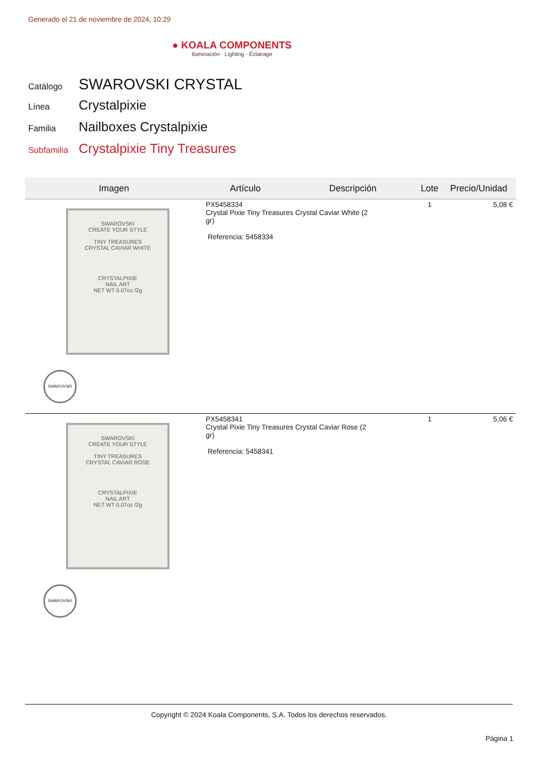Generado el 21 de noviembre de 2024, 10:29
● KOALA COMPONENTS
Iluminación · Lighting · Éclairage
Catálogo SWAROVSKI CRYSTAL
Línea Crystalpixie
Familia Nailboxes Crystalpixie
Subfamilia Crystalpixie Tiny Treasures
| Imagen | Artículo | Descripción | Lote | Precio/Unidad |
| --- | --- | --- | --- | --- |
| SWAROVSKI CREATE YOUR STYLE TINY TREASURES CRYSTAL CAVIAR WHITE CRYSTALPIXIE NAIL ART NET WT 0.07oz /2g SWAROVSKI | PX5458334 Crystal Pixie Tiny Treasures Crystal Caviar White (2 gr) Referencia: 5458334 | | 1 | 5,08 € |
| SWAROVSKI CREATE YOUR STYLE TINY TREASURES CRYSTAL CAVIAR ROSE CRYSTALPIXIE NAIL ART NET WT 0.07oz /2g SWAROVSKI | PX5458341 Crystal Pixie Tiny Treasures Crystal Caviar Rose (2 gr) Referencia: 5458341 | | 1 | 5,06 € |
Copyright © 2024 Koala Components, S.A. Todos los derechos reservados.
Página 1